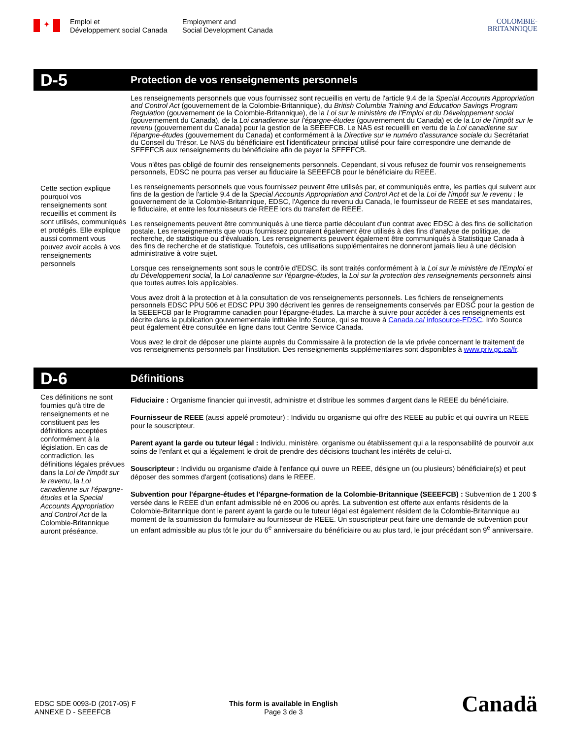✦
Emploi et
Développement social Canada
Employment and
Social Development Canada
COLOMBIE-
BRITANNIQUE
D-5
Protection de vos renseignements personnels
Cette section explique pourquoi vos renseignements sont recueillis et comment ils sont utilisés, communiqués et protégés. Elle explique aussi comment vous pouvez avoir accès à vos renseignements personnels
Les renseignements personnels que vous fournissez sont recueillis en vertu de l'article 9.4 de la Special Accounts Appropriation and Control Act (gouvernement de la Colombie-Britannique), du British Columbia Training and Education Savings Program Regulation (gouvernement de la Colombie-Britannique), de la Loi sur le ministère de l'Emploi et du Développement social (gouvernement du Canada), de la Loi canadienne sur l'épargne-études (gouvernement du Canada) et de la Loi de l'impôt sur le revenu (gouvernement du Canada) pour la gestion de la SEEEFCB. Le NAS est recueilli en vertu de la Loi canadienne sur l'épargne-études (gouvernement du Canada) et conformément à la Directive sur le numéro d'assurance sociale du Secrétariat du Conseil du Trésor. Le NAS du bénéficiaire est l'identificateur principal utilisé pour faire correspondre une demande de SEEEFCB aux renseignements du bénéficiaire afin de payer la SEEEFCB.
Vous n'êtes pas obligé de fournir des renseignements personnels. Cependant, si vous refusez de fournir vos renseignements personnels, EDSC ne pourra pas verser au fiduciaire la SEEEFCB pour le bénéficiaire du REEE.
Les renseignements personnels que vous fournissez peuvent être utilisés par, et communiqués entre, les parties qui suivent aux fins de la gestion de l'article 9.4 de la Special Accounts Appropriation and Control Act et de la Loi de l'impôt sur le revenu : le gouvernement de la Colombie-Britannique, EDSC, l'Agence du revenu du Canada, le fournisseur de REEE et ses mandataires, le fiduciaire, et entre les fournisseurs de REEE lors du transfert de REEE.
Les renseignements peuvent être communiqués à une tierce partie découlant d'un contrat avec EDSC à des fins de sollicitation postale. Les renseignements que vous fournissez pourraient également être utilisés à des fins d'analyse de politique, de recherche, de statistique ou d'évaluation. Les renseignements peuvent également être communiqués à Statistique Canada à des fins de recherche et de statistique. Toutefois, ces utilisations supplémentaires ne donneront jamais lieu à une décision administrative à votre sujet.
Lorsque ces renseignements sont sous le contrôle d'EDSC, ils sont traités conformément à la Loi sur le ministère de l'Emploi et du Développement social, la Loi canadienne sur l'épargne-études, la Loi sur la protection des renseignements personnels ainsi que toutes autres lois applicables.
Vous avez droit à la protection et à la consultation de vos renseignements personnels. Les fichiers de renseignements personnels EDSC PPU 506 et EDSC PPU 390 décrivent les genres de renseignements conservés par EDSC pour la gestion de la SEEEFCB par le Programme canadien pour l'épargne-études. La marche à suivre pour accéder à ces renseignements est décrite dans la publication gouvernementale intitulée Info Source, qui se trouve à Canada.ca/ infosource-EDSC. Info Source peut également être consultée en ligne dans tout Centre Service Canada.
Vous avez le droit de déposer une plainte auprès du Commissaire à la protection de la vie privée concernant le traitement de vos renseignements personnels par l'institution. Des renseignements supplémentaires sont disponibles à www.priv.gc.ca/fr.
D-6
Définitions
Ces définitions ne sont fournies qu'à titre de renseignements et ne constituent pas les définitions acceptées conformément à la législation. En cas de contradiction, les définitions légales prévues dans la Loi de l'impôt sur le revenu, la Loi canadienne sur l'épargne-études et la Special Accounts Appropriation and Control Act de la Colombie-Britannique auront préséance.
Fiduciaire : Organisme financier qui investit, administre et distribue les sommes d'argent dans le REEE du bénéficiaire.
Fournisseur de REEE (aussi appelé promoteur) : Individu ou organisme qui offre des REEE au public et qui ouvrira un REEE pour le souscripteur.
Parent ayant la garde ou tuteur légal : Individu, ministère, organisme ou établissement qui a la responsabilité de pourvoir aux soins de l'enfant et qui a légalement le droit de prendre des décisions touchant les intérêts de celui-ci.
Souscripteur : Individu ou organisme d'aide à l'enfance qui ouvre un REEE, désigne un (ou plusieurs) bénéficiaire(s) et peut déposer des sommes d'argent (cotisations) dans le REEE.
Subvention pour l'épargne-études et l'épargne-formation de la Colombie-Britannique (SEEEFCB) : Subvention de 1 200 $ versée dans le REEE d'un enfant admissible né en 2006 ou après. La subvention est offerte aux enfants résidents de la Colombie-Britannique dont le parent ayant la garde ou le tuteur légal est également résident de la Colombie-Britannique au moment de la soumission du formulaire au fournisseur de REEE. Un souscripteur peut faire une demande de subvention pour un enfant admissible au plus tôt le jour du 6<sup>e</sup> anniversaire du bénéficiaire ou au plus tard, le jour précédant son 9<sup>e</sup> anniversaire.
EDSC SDE 0093-D (2017-05) F
ANNEXE D - SEEEFCB
This form is available in English
Page 3 de 3
Canadä